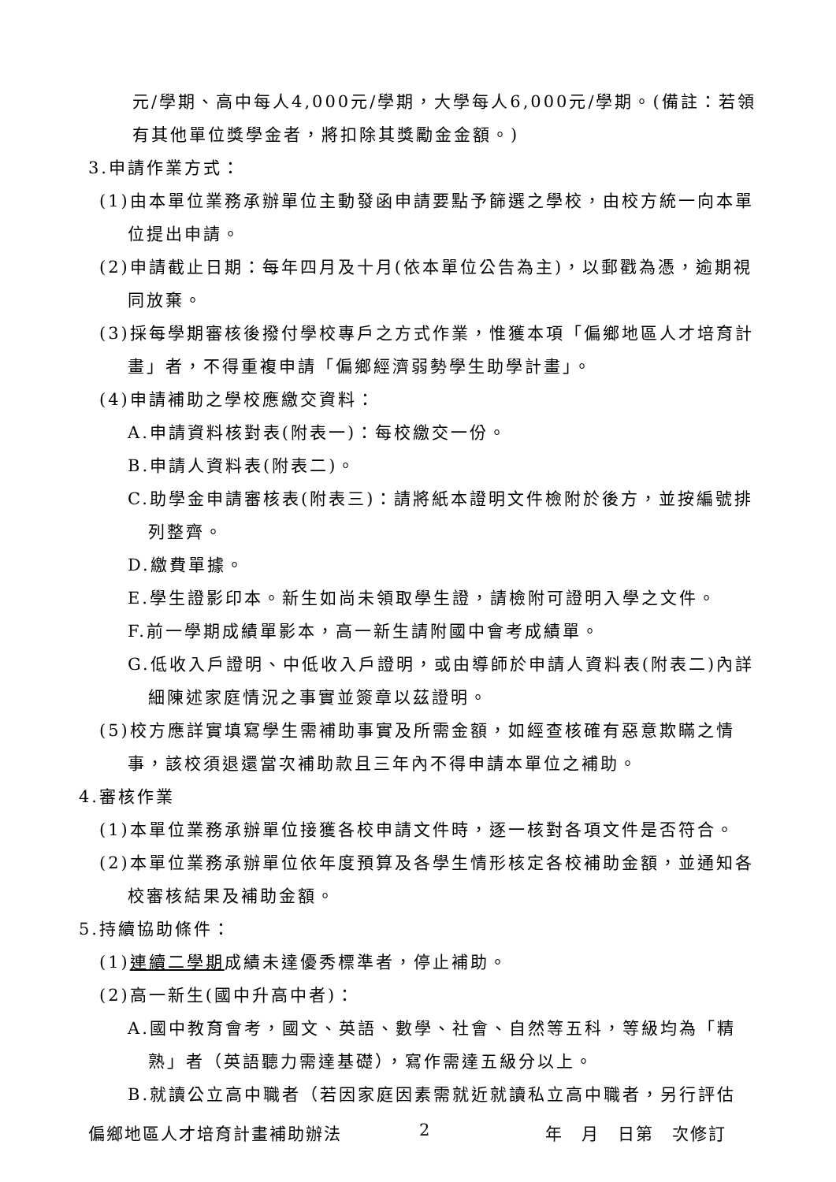元/學期、高中每人4,000元/學期，大學每人6,000元/學期。(備註：若領有其他單位獎學金者，將扣除其獎勵金金額。)
3.申請作業方式：
(1)由本單位業務承辦單位主動發函申請要點予篩選之學校，由校方統一向本單位提出申請。
(2)申請截止日期：每年四月及十月(依本單位公告為主)，以郵戳為憑，逾期視同放棄。
(3)採每學期審核後撥付學校專戶之方式作業，惟獲本項「偏鄉地區人才培育計畫」者，不得重複申請「偏鄉經濟弱勢學生助學計畫」。
(4)申請補助之學校應繳交資料：
A.申請資料核對表(附表一)：每校繳交一份。
B.申請人資料表(附表二)。
C.助學金申請審核表(附表三)：請將紙本證明文件檢附於後方，並按編號排列整齊。
D.繳費單據。
E.學生證影印本。新生如尚未領取學生證，請檢附可證明入學之文件。
F.前一學期成績單影本，高一新生請附國中會考成績單。
G.低收入戶證明、中低收入戶證明，或由導師於申請人資料表(附表二)內詳細陳述家庭情況之事實並簽章以茲證明。
(5)校方應詳實填寫學生需補助事實及所需金額，如經查核確有惡意欺瞞之情事，該校須退還當次補助款且三年內不得申請本單位之補助。
4.審核作業
(1)本單位業務承辦單位接獲各校申請文件時，逐一核對各項文件是否符合。
(2)本單位業務承辦單位依年度預算及各學生情形核定各校補助金額，並通知各校審核結果及補助金額。
5.持續協助條件：
(1)連續二學期成績未達優秀標準者，停止補助。
(2)高一新生(國中升高中者)：
A.國中教育會考，國文、英語、數學、社會、自然等五科，等級均為「精熟」者（英語聽力需達基礎），寫作需達五級分以上。
B.就讀公立高中職者（若因家庭因素需就近就讀私立高中職者，另行評估
偏鄉地區人才培育計畫補助辦法 2 年　月　日第　次修訂